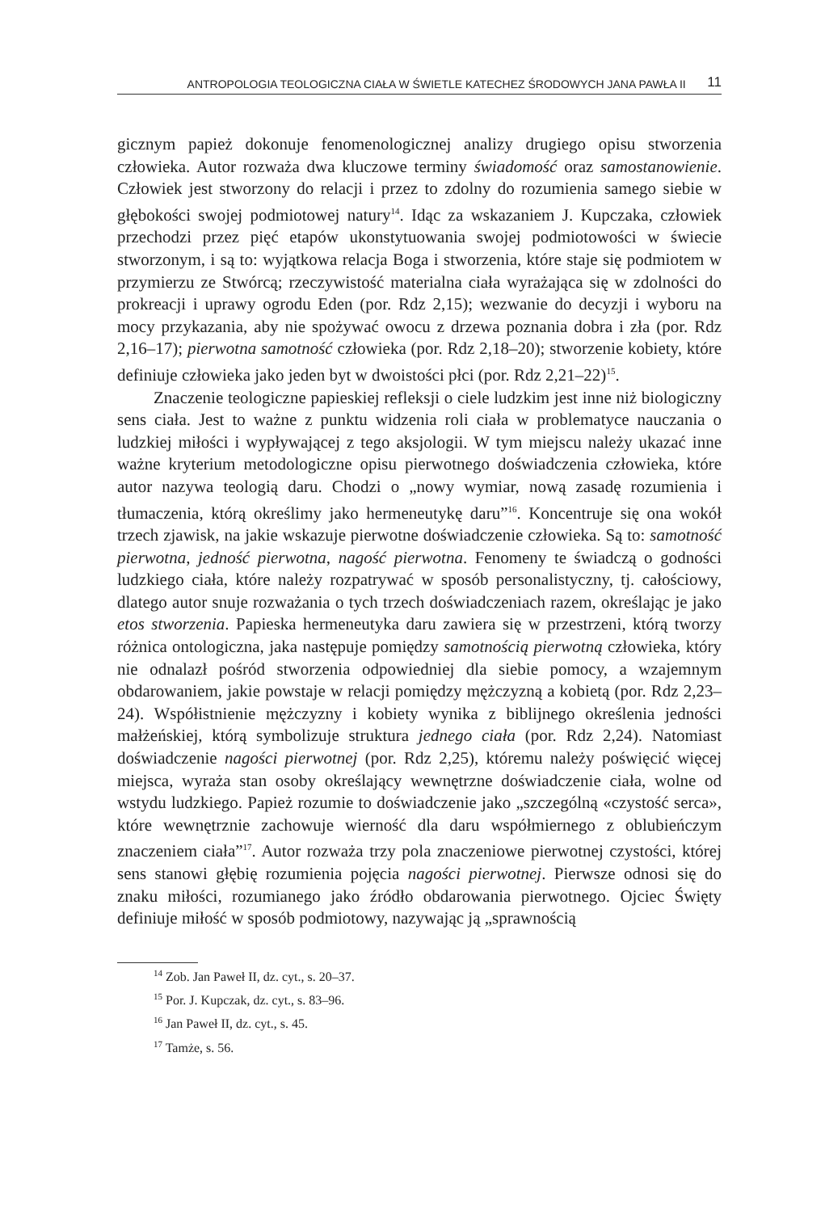ANTROPOLOGIA TEOLOGICZNA CIAŁA W ŚWIETLE KATECHEZ ŚRODOWYCH JANA PAWŁA II 11
gicznym papież dokonuje fenomenologicznej analizy drugiego opisu stworzenia człowieka. Autor rozważa dwa kluczowe terminy świadomość oraz samostanowienie. Człowiek jest stworzony do relacji i przez to zdolny do rozumienia samego siebie w głębokości swojej podmiotowej natury<sup>14</sup>. Idąc za wskazaniem J. Kupczaka, człowiek przechodzi przez pięć etapów ukonstytuowania swojej podmiotowości w świecie stworzonym, i są to: wyjątkowa relacja Boga i stworzenia, które staje się podmiotem w przymierzu ze Stwórcą; rzeczywistość materialna ciała wyrażająca się w zdolności do prokreacji i uprawy ogrodu Eden (por. Rdz 2,15); wezwanie do decyzji i wyboru na mocy przykazania, aby nie spożywać owocu z drzewa poznania dobra i zła (por. Rdz 2,16–17); pierwotna samotność człowieka (por. Rdz 2,18–20); stworzenie kobiety, które definiuje człowieka jako jeden byt w dwoistości płci (por. Rdz 2,21–22)<sup>15</sup>.
Znaczenie teologiczne papieskiej refleksji o ciele ludzkim jest inne niż biologiczny sens ciała. Jest to ważne z punktu widzenia roli ciała w problematyce nauczania o ludzkiej miłości i wypływającej z tego aksjologii. W tym miejscu należy ukazać inne ważne kryterium metodologiczne opisu pierwotnego doświadczenia człowieka, które autor nazywa teologią daru. Chodzi o „nowy wymiar, nową zasadę rozumienia i tłumaczenia, którą określimy jako hermeneutykę daru”<sup>16</sup>. Koncentruje się ona wokół trzech zjawisk, na jakie wskazuje pierwotne doświadczenie człowieka. Są to: samotność pierwotna, jedność pierwotna, nagość pierwotna. Fenomeny te świadczą o godności ludzkiego ciała, które należy rozpatrywać w sposób personalistyczny, tj. całościowy, dlatego autor snuje rozważania o tych trzech doświadczeniach razem, określając je jako etos stworzenia. Papieska hermeneutyka daru zawiera się w przestrzeni, którą tworzy różnica ontologiczna, jaka następuje pomiędzy samotnością pierwotną człowieka, który nie odnalazł pośród stworzenia odpowiedniej dla siebie pomocy, a wzajemnym obdarowaniem, jakie powstaje w relacji pomiędzy mężczyzną a kobietą (por. Rdz 2,23–24). Współistnienie mężczyzny i kobiety wynika z biblijnego określenia jedności małżeńskiej, którą symbolizuje struktura jednego ciała (por. Rdz 2,24). Natomiast doświadczenie nagości pierwotnej (por. Rdz 2,25), któremu należy poświęcić więcej miejsca, wyraża stan osoby określający wewnętrzne doświadczenie ciała, wolne od wstydu ludzkiego. Papież rozumie to doświadczenie jako „szczególną «czystość serca», które wewnętrznie zachowuje wierność dla daru współmiernego z oblubieńczym znaczeniem ciała”<sup>17</sup>. Autor rozważa trzy pola znaczeniowe pierwotnej czystości, której sens stanowi głębię rozumienia pojęcia nagości pierwotnej. Pierwsze odnosi się do znaku miłości, rozumianego jako źródło obdarowania pierwotnego. Ojciec Święty definiuje miłość w sposób podmiotowy, nazywając ją „sprawnością
<sup>14</sup> Zob. Jan Paweł II, dz. cyt., s. 20–37.
<sup>15</sup> Por. J. Kupczak, dz. cyt., s. 83–96.
<sup>16</sup> Jan Paweł II, dz. cyt., s. 45.
<sup>17</sup> Tamże, s. 56.